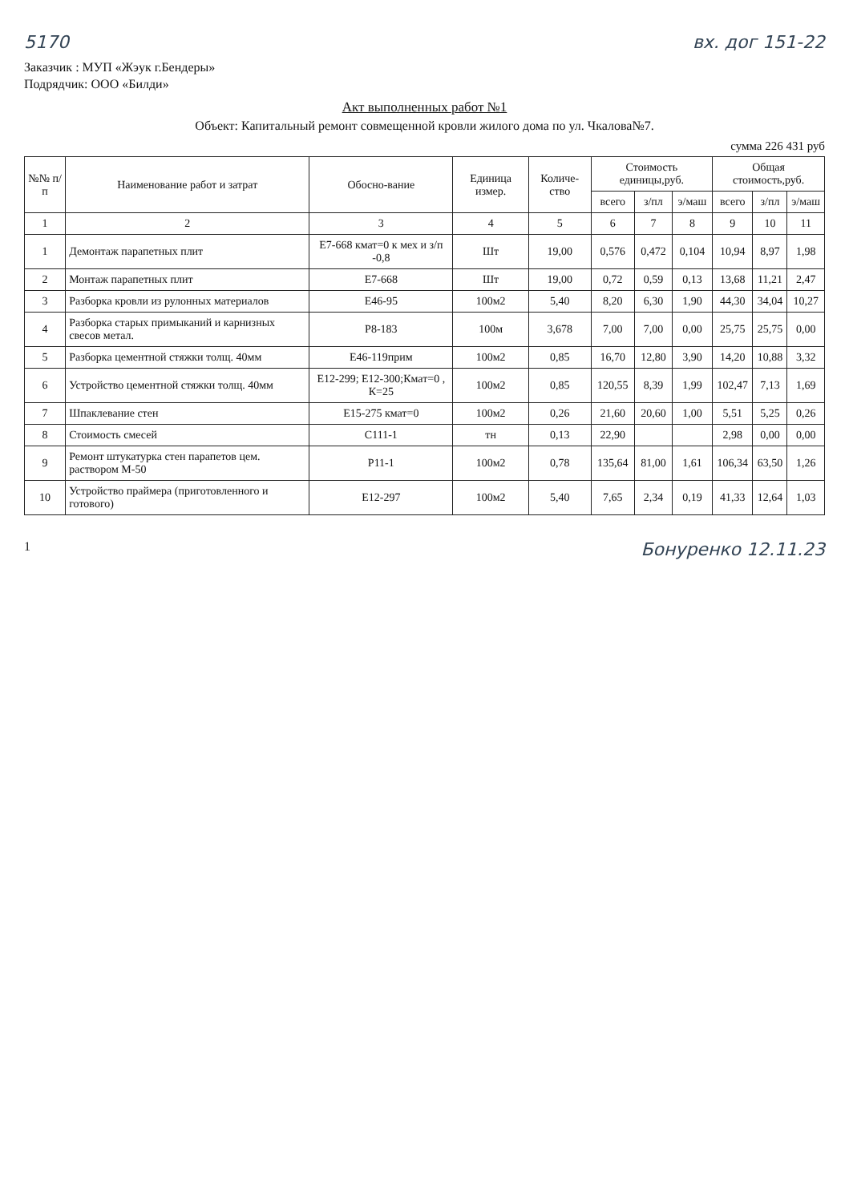5170 вх. дог 151-22
Заказчик : МУП «Жэук г.Бендеры»
Подрядчик: ООО «Билди»
Акт выполненных работ №1
Объект: Капитальный ремонт совмещенной кровли жилого дома по ул. Чкалова№7.
сумма 226 431 руб
| №№ п/п | Наименование работ и затрат | Обосно-вание | Единица измер. | Количе-ство | Стоимость единицы,руб. | | | Общая стоимость,руб. | | |
| --- | --- | --- | --- | --- | --- | --- | --- | --- | --- | --- |
| | | | | | всего | з/пл | э/маш | всего | з/пл | э/маш |
| 1 | 2 | 3 | 4 | 5 | 6 | 7 | 8 | 9 | 10 | 11 |
| 1 | Демонтаж парапетных плит | Е7-668 кмат=0 к мех и з/п -0,8 | Шт | 19,00 | 0,576 | 0,472 | 0,104 | 10,94 | 8,97 | 1,98 |
| 2 | Монтаж парапетных плит | Е7-668 | Шт | 19,00 | 0,72 | 0,59 | 0,13 | 13,68 | 11,21 | 2,47 |
| 3 | Разборка кровли из рулонных материалов | Е46-95 | 100м2 | 5,40 | 8,20 | 6,30 | 1,90 | 44,30 | 34,04 | 10,27 |
| 4 | Разборка старых примыканий и карнизных свесов метал. | Р8-183 | 100м | 3,678 | 7,00 | 7,00 | 0,00 | 25,75 | 25,75 | 0,00 |
| 5 | Разборка цементной стяжки толщ. 40мм | Е46-119прим | 100м2 | 0,85 | 16,70 | 12,80 | 3,90 | 14,20 | 10,88 | 3,32 |
| 6 | Устройство цементной стяжки толщ. 40мм | Е12-299; Е12-300;Кмат=0 , К=25 | 100м2 | 0,85 | 120,55 | 8,39 | 1,99 | 102,47 | 7,13 | 1,69 |
| 7 | Шпаклевание стен | Е15-275 кмат=0 | 100м2 | 0,26 | 21,60 | 20,60 | 1,00 | 5,51 | 5,25 | 0,26 |
| 8 | Стоимость смесей | С111-1 | тн | 0,13 | 22,90 | | | 2,98 | 0,00 | 0,00 |
| 9 | Ремонт штукатурка стен парапетов цем. раствором М-50 | Р11-1 | 100м2 | 0,78 | 135,64 | 81,00 | 1,61 | 106,34 | 63,50 | 1,26 |
| 10 | Устройство праймера (приготовленного и готового) | Е12-297 | 100м2 | 5,40 | 7,65 | 2,34 | 0,19 | 41,33 | 12,64 | 1,03 |
1 Бонуренко 12.11.23